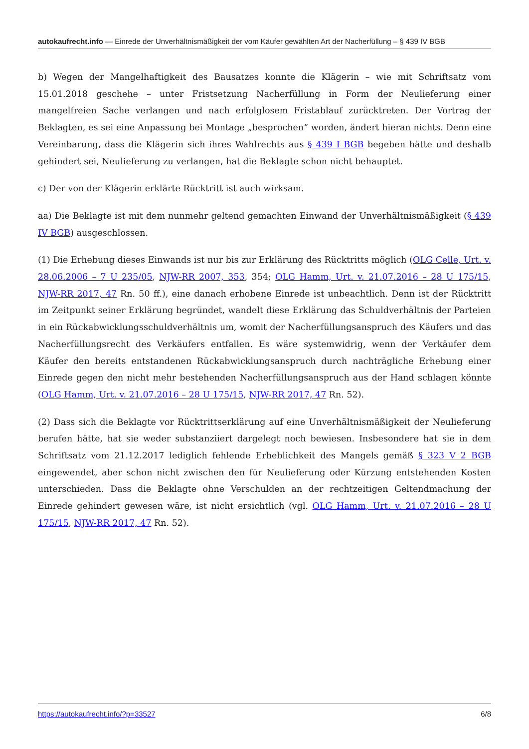autokaufrecht.info — Einrede der Unverhältnismäßigkeit der vom Käufer gewählten Art der Nacherfüllung – § 439 IV BGB
b) Wegen der Mangelhaftigkeit des Bausatzes konnte die Klägerin – wie mit Schriftsatz vom 15.01.2018 geschehe – unter Fristsetzung Nacherfüllung in Form der Neulieferung einer mangelfreien Sache verlangen und nach erfolglosem Fristablauf zurücktreten. Der Vortrag der Beklagten, es sei eine Anpassung bei Montage „besprochen“ worden, ändert hieran nichts. Denn eine Vereinbarung, dass die Klägerin sich ihres Wahlrechts aus § 439 I BGB begeben hätte und deshalb gehindert sei, Neulieferung zu verlangen, hat die Beklagte schon nicht behauptet.
c) Der von der Klägerin erklärte Rücktritt ist auch wirksam.
aa) Die Beklagte ist mit dem nunmehr geltend gemachten Einwand der Unverhältnismäßigkeit (§ 439 IV BGB) ausgeschlossen.
(1) Die Erhebung dieses Einwands ist nur bis zur Erklärung des Rücktritts möglich (OLG Celle, Urt. v. 28.06.2006 – 7 U 235/05, NJW-RR 2007, 353, 354; OLG Hamm, Urt. v. 21.07.2016 – 28 U 175/15, NJW-RR 2017, 47 Rn. 50 ff.), eine danach erhobene Einrede ist unbeachtlich. Denn ist der Rücktritt im Zeitpunkt seiner Erklärung begründet, wandelt diese Erklärung das Schuldverhältnis der Parteien in ein Rückabwicklungsschuldverhältnis um, womit der Nacherfüllungsanspruch des Käufers und das Nacherfüllungsrecht des Verkäufers entfallen. Es wäre systemwidrig, wenn der Verkäufer dem Käufer den bereits entstandenen Rückabwicklungsanspruch durch nachträgliche Erhebung einer Einrede gegen den nicht mehr bestehenden Nacherfüllungsanspruch aus der Hand schlagen könnte (OLG Hamm, Urt. v. 21.07.2016 – 28 U 175/15, NJW-RR 2017, 47 Rn. 52).
(2) Dass sich die Beklagte vor Rücktrittserklärung auf eine Unverhältnismäßigkeit der Neulieferung berufen hätte, hat sie weder substanziiert dargelegt noch bewiesen. Insbesondere hat sie in dem Schriftsatz vom 21.12.2017 lediglich fehlende Erheblichkeit des Mangels gemäß § 323 V 2 BGB eingewendet, aber schon nicht zwischen den für Neulieferung oder Kürzung entstehenden Kosten unterschieden. Dass die Beklagte ohne Verschulden an der rechtzeitigen Geltendmachung der Einrede gehindert gewesen wäre, ist nicht ersichtlich (vgl. OLG Hamm, Urt. v. 21.07.2016 – 28 U 175/15, NJW-RR 2017, 47 Rn. 52).
https://autokaufrecht.info/?p=33527 6/8